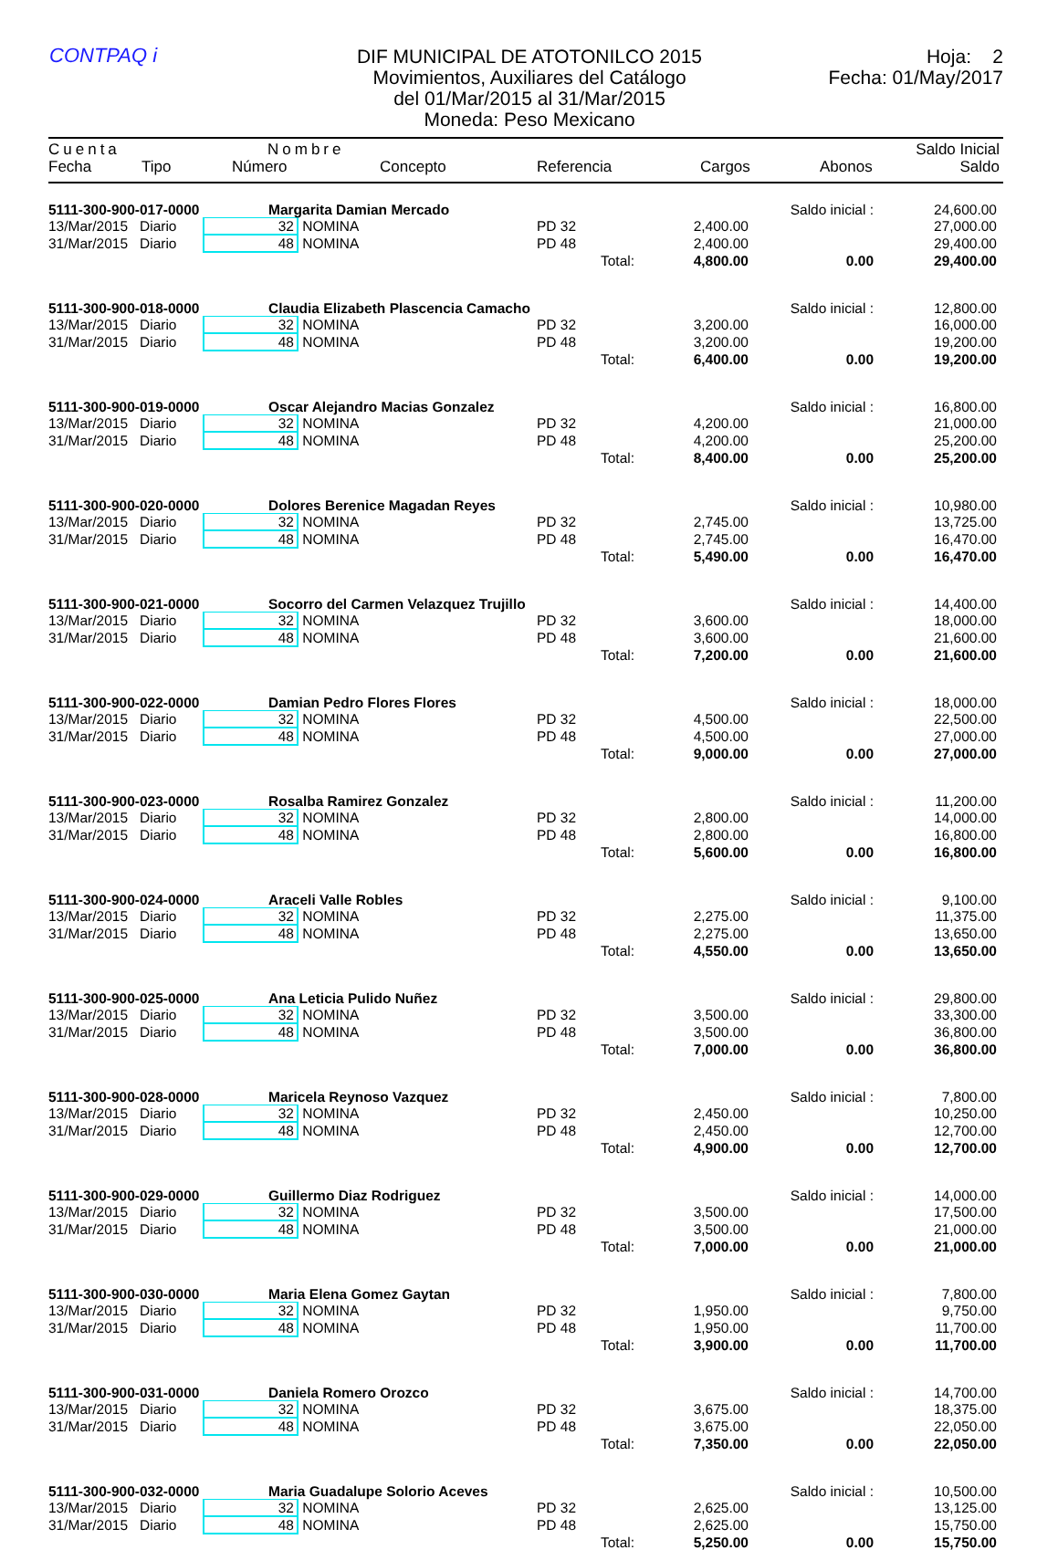CONTPAQ i
DIF MUNICIPAL DE ATOTONILCO 2015
Movimientos, Auxiliares del Catálogo
del 01/Mar/2015 al 31/Mar/2015
Moneda: Peso Mexicano
Hoja: 2
Fecha: 01/May/2017
Cuenta Nombre Saldo Inicial
Fecha Tipo Número Concepto Referencia Cargos Abonos Saldo
| 5111-300-900-017-0000 | | Margarita Damian Mercado | | | | | Saldo inicial : | 24,600.00 |
| 13/Mar/2015 | Diario | 32 | NOMINA | PD 32 | | 2,400.00 | | 27,000.00 |
| 31/Mar/2015 | Diario | 48 | NOMINA | PD 48 | | 2,400.00 | | 29,400.00 |
| | | | | | Total: | 4,800.00 | 0.00 | 29,400.00 |
| 5111-300-900-018-0000 | | Claudia Elizabeth Plascencia Camacho | | | | | Saldo inicial : | 12,800.00 |
| 13/Mar/2015 | Diario | 32 | NOMINA | PD 32 | | 3,200.00 | | 16,000.00 |
| 31/Mar/2015 | Diario | 48 | NOMINA | PD 48 | | 3,200.00 | | 19,200.00 |
| | | | | | Total: | 6,400.00 | 0.00 | 19,200.00 |
| 5111-300-900-019-0000 | | Oscar Alejandro Macias Gonzalez | | | | | Saldo inicial : | 16,800.00 |
| 13/Mar/2015 | Diario | 32 | NOMINA | PD 32 | | 4,200.00 | | 21,000.00 |
| 31/Mar/2015 | Diario | 48 | NOMINA | PD 48 | | 4,200.00 | | 25,200.00 |
| | | | | | Total: | 8,400.00 | 0.00 | 25,200.00 |
| 5111-300-900-020-0000 | | Dolores Berenice Magadan Reyes | | | | | Saldo inicial : | 10,980.00 |
| 13/Mar/2015 | Diario | 32 | NOMINA | PD 32 | | 2,745.00 | | 13,725.00 |
| 31/Mar/2015 | Diario | 48 | NOMINA | PD 48 | | 2,745.00 | | 16,470.00 |
| | | | | | Total: | 5,490.00 | 0.00 | 16,470.00 |
| 5111-300-900-021-0000 | | Socorro del Carmen Velazquez Trujillo | | | | | Saldo inicial : | 14,400.00 |
| 13/Mar/2015 | Diario | 32 | NOMINA | PD 32 | | 3,600.00 | | 18,000.00 |
| 31/Mar/2015 | Diario | 48 | NOMINA | PD 48 | | 3,600.00 | | 21,600.00 |
| | | | | | Total: | 7,200.00 | 0.00 | 21,600.00 |
| 5111-300-900-022-0000 | | Damian Pedro Flores Flores | | | | | Saldo inicial : | 18,000.00 |
| 13/Mar/2015 | Diario | 32 | NOMINA | PD 32 | | 4,500.00 | | 22,500.00 |
| 31/Mar/2015 | Diario | 48 | NOMINA | PD 48 | | 4,500.00 | | 27,000.00 |
| | | | | | Total: | 9,000.00 | 0.00 | 27,000.00 |
| 5111-300-900-023-0000 | | Rosalba Ramirez Gonzalez | | | | | Saldo inicial : | 11,200.00 |
| 13/Mar/2015 | Diario | 32 | NOMINA | PD 32 | | 2,800.00 | | 14,000.00 |
| 31/Mar/2015 | Diario | 48 | NOMINA | PD 48 | | 2,800.00 | | 16,800.00 |
| | | | | | Total: | 5,600.00 | 0.00 | 16,800.00 |
| 5111-300-900-024-0000 | | Araceli Valle Robles | | | | | Saldo inicial : | 9,100.00 |
| 13/Mar/2015 | Diario | 32 | NOMINA | PD 32 | | 2,275.00 | | 11,375.00 |
| 31/Mar/2015 | Diario | 48 | NOMINA | PD 48 | | 2,275.00 | | 13,650.00 |
| | | | | | Total: | 4,550.00 | 0.00 | 13,650.00 |
| 5111-300-900-025-0000 | | Ana Leticia Pulido Nuñez | | | | | Saldo inicial : | 29,800.00 |
| 13/Mar/2015 | Diario | 32 | NOMINA | PD 32 | | 3,500.00 | | 33,300.00 |
| 31/Mar/2015 | Diario | 48 | NOMINA | PD 48 | | 3,500.00 | | 36,800.00 |
| | | | | | Total: | 7,000.00 | 0.00 | 36,800.00 |
| 5111-300-900-028-0000 | | Maricela Reynoso Vazquez | | | | | Saldo inicial : | 7,800.00 |
| 13/Mar/2015 | Diario | 32 | NOMINA | PD 32 | | 2,450.00 | | 10,250.00 |
| 31/Mar/2015 | Diario | 48 | NOMINA | PD 48 | | 2,450.00 | | 12,700.00 |
| | | | | | Total: | 4,900.00 | 0.00 | 12,700.00 |
| 5111-300-900-029-0000 | | Guillermo Diaz Rodriguez | | | | | Saldo inicial : | 14,000.00 |
| 13/Mar/2015 | Diario | 32 | NOMINA | PD 32 | | 3,500.00 | | 17,500.00 |
| 31/Mar/2015 | Diario | 48 | NOMINA | PD 48 | | 3,500.00 | | 21,000.00 |
| | | | | | Total: | 7,000.00 | 0.00 | 21,000.00 |
| 5111-300-900-030-0000 | | Maria Elena Gomez Gaytan | | | | | Saldo inicial : | 7,800.00 |
| 13/Mar/2015 | Diario | 32 | NOMINA | PD 32 | | 1,950.00 | | 9,750.00 |
| 31/Mar/2015 | Diario | 48 | NOMINA | PD 48 | | 1,950.00 | | 11,700.00 |
| | | | | | Total: | 3,900.00 | 0.00 | 11,700.00 |
| 5111-300-900-031-0000 | | Daniela Romero Orozco | | | | | Saldo inicial : | 14,700.00 |
| 13/Mar/2015 | Diario | 32 | NOMINA | PD 32 | | 3,675.00 | | 18,375.00 |
| 31/Mar/2015 | Diario | 48 | NOMINA | PD 48 | | 3,675.00 | | 22,050.00 |
| | | | | | Total: | 7,350.00 | 0.00 | 22,050.00 |
| 5111-300-900-032-0000 | | Maria Guadalupe Solorio Aceves | | | | | Saldo inicial : | 10,500.00 |
| 13/Mar/2015 | Diario | 32 | NOMINA | PD 32 | | 2,625.00 | | 13,125.00 |
| 31/Mar/2015 | Diario | 48 | NOMINA | PD 48 | | 2,625.00 | | 15,750.00 |
| | | | | | Total: | 5,250.00 | 0.00 | 15,750.00 |